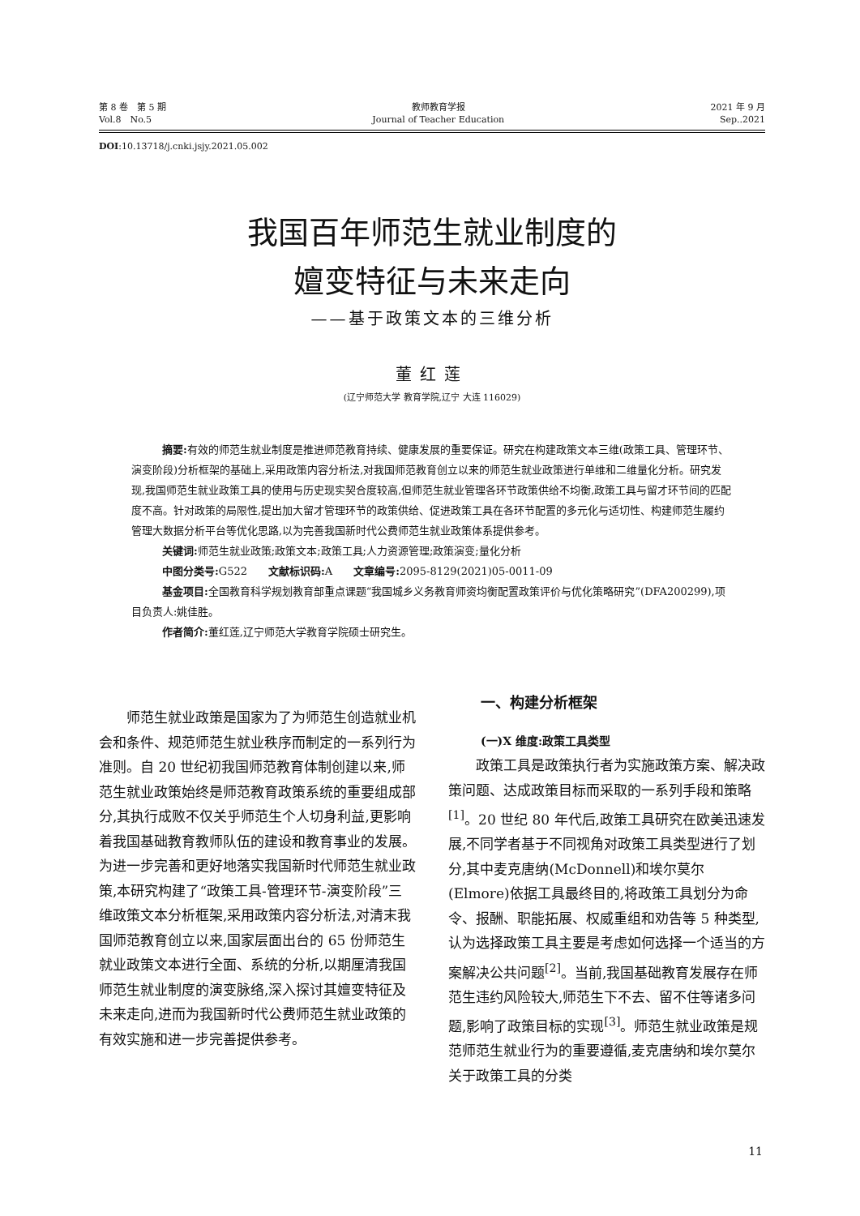第 8 卷　第 5 期
Vol.8　No.5
教师教育学报
Journal of Teacher Education
2021 年 9 月
Sep..2021
DOI:10.13718/j.cnki.jsjy.2021.05.002
我国百年师范生就业制度的
嬗变特征与未来走向
——基于政策文本的三维分析
董红莲
(辽宁师范大学 教育学院,辽宁 大连 116029)
摘要: 有效的师范生就业制度是推进师范教育持续、健康发展的重要保证。研究在构建政策文本三维(政策工具、管理环节、演变阶段)分析框架的基础上,采用政策内容分析法,对我国师范教育创立以来的师范生就业政策进行单维和二维量化分析。研究发现,我国师范生就业政策工具的使用与历史现实契合度较高,但师范生就业管理各环节政策供给不均衡,政策工具与留才环节间的匹配度不高。针对政策的局限性,提出加大留才管理环节的政策供给、促进政策工具在各环节配置的多元化与适切性、构建师范生履约管理大数据分析平台等优化思路,以为完善我国新时代公费师范生就业政策体系提供参考。
关键词: 师范生就业政策;政策文本;政策工具;人力资源管理;政策演变;量化分析
中图分类号: G522　　文献标识码: A　　文章编号: 2095-8129(2021)05-0011-09
基金项目: 全国教育科学规划教育部重点课题“我国城乡义务教育师资均衡配置政策评价与优化策略研究”(DFA200299),项目负责人:姚佳胜。
作者简介: 董红莲,辽宁师范大学教育学院硕士研究生。
师范生就业政策是国家为了为师范生创造就业机会和条件、规范师范生就业秩序而制定的一系列行为准则。自 20 世纪初我国师范教育体制创建以来,师范生就业政策始终是师范教育政策系统的重要组成部分,其执行成败不仅关乎师范生个人切身利益,更影响着我国基础教育教师队伍的建设和教育事业的发展。为进一步完善和更好地落实我国新时代师范生就业政策,本研究构建了“政策工具-管理环节-演变阶段”三维政策文本分析框架,采用政策内容分析法,对清末我国师范教育创立以来,国家层面出台的 65 份师范生就业政策文本进行全面、系统的分析,以期厘清我国师范生就业制度的演变脉络,深入探讨其嬗变特征及未来走向,进而为我国新时代公费师范生就业政策的有效实施和进一步完善提供参考。
一、构建分析框架
(一)X 维度:政策工具类型
政策工具是政策执行者为实施政策方案、解决政策问题、达成政策目标而采取的一系列手段和策略<sup>[1]</sup>。20 世纪 80 年代后,政策工具研究在欧美迅速发展,不同学者基于不同视角对政策工具类型进行了划分,其中麦克唐纳(McDonnell)和埃尔莫尔(Elmore)依据工具最终目的,将政策工具划分为命令、报酬、职能拓展、权威重组和劝告等 5 种类型,认为选择政策工具主要是考虑如何选择一个适当的方案解决公共问题<sup>[2]</sup>。当前,我国基础教育发展存在师范生违约风险较大,师范生下不去、留不住等诸多问题,影响了政策目标的实现<sup>[3]</sup>。师范生就业政策是规范师范生就业行为的重要遵循,麦克唐纳和埃尔莫尔关于政策工具的分类
11